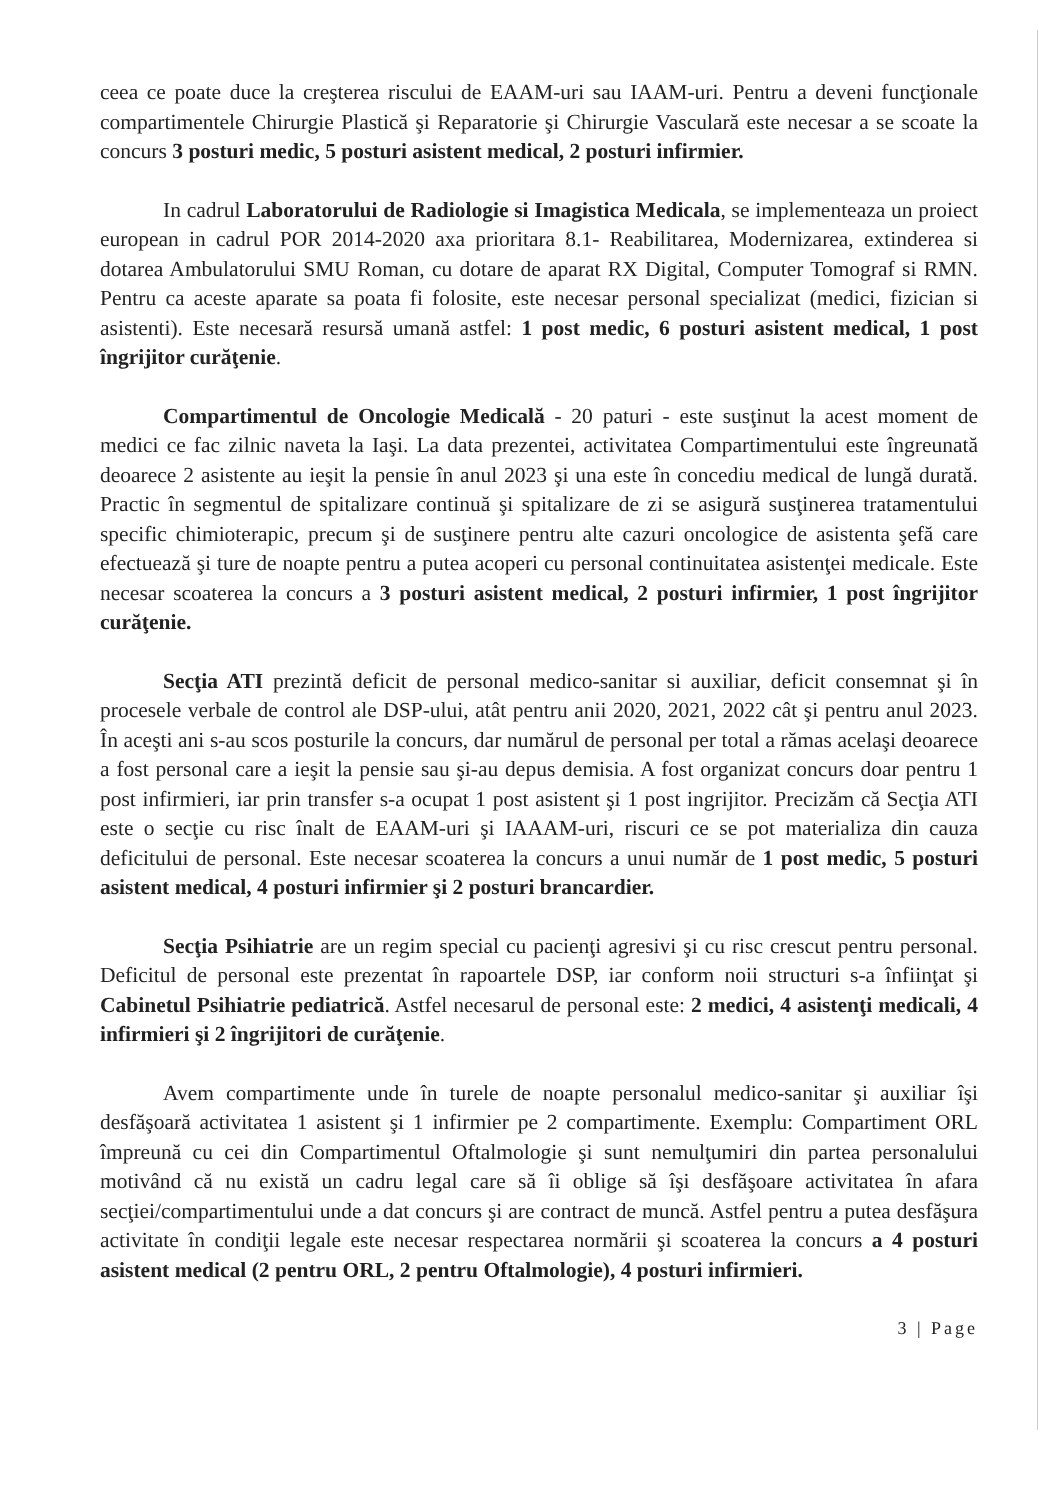ceea ce poate duce la creşterea riscului de EAAM-uri sau IAAM-uri. Pentru a deveni funcţionale compartimentele Chirurgie Plastică şi Reparatorie şi Chirurgie Vasculară este necesar a se scoate la concurs 3 posturi medic, 5 posturi asistent medical, 2 posturi infirmier.
In cadrul Laboratorului de Radiologie si Imagistica Medicala, se implementeaza un proiect european in cadrul POR 2014-2020 axa prioritara 8.1- Reabilitarea, Modernizarea, extinderea si dotarea Ambulatorului SMU Roman, cu dotare de aparat RX Digital, Computer Tomograf si RMN. Pentru ca aceste aparate sa poata fi folosite, este necesar personal specializat (medici, fizician si asistenti). Este necesară resursă umană astfel: 1 post medic, 6 posturi asistent medical, 1 post îngrijitor curăţenie.
Compartimentul de Oncologie Medicală - 20 paturi - este susţinut la acest moment de medici ce fac zilnic naveta la Iaşi. La data prezentei, activitatea Compartimentului este îngreunată deoarece 2 asistente au ieşit la pensie în anul 2023 şi una este în concediu medical de lungă durată. Practic în segmentul de spitalizare continuă şi spitalizare de zi se asigură susţinerea tratamentului specific chimioterapic, precum şi de susţinere pentru alte cazuri oncologice de asistenta şefă care efectuează şi ture de noapte pentru a putea acoperi cu personal continuitatea asistenţei medicale. Este necesar scoaterea la concurs a 3 posturi asistent medical, 2 posturi infirmier, 1 post îngrijitor curăţenie.
Secţia ATI prezintă deficit de personal medico-sanitar si auxiliar, deficit consemnat şi în procesele verbale de control ale DSP-ului, atât pentru anii 2020, 2021, 2022 cât şi pentru anul 2023. În aceşti ani s-au scos posturile la concurs, dar numărul de personal per total a rămas acelaşi deoarece a fost personal care a ieşit la pensie sau şi-au depus demisia. A fost organizat concurs doar pentru 1 post infirmieri, iar prin transfer s-a ocupat 1 post asistent şi 1 post ingrijitor. Precizăm că Secţia ATI este o secţie cu risc înalt de EAAM-uri şi IAAAM-uri, riscuri ce se pot materializa din cauza deficitului de personal. Este necesar scoaterea la concurs a unui număr de 1 post medic, 5 posturi asistent medical, 4 posturi infirmier şi 2 posturi brancardier.
Secţia Psihiatrie are un regim special cu pacienţi agresivi şi cu risc crescut pentru personal. Deficitul de personal este prezentat în rapoartele DSP, iar conform noii structuri s-a înfiinţat şi Cabinetul Psihiatrie pediatrică. Astfel necesarul de personal este: 2 medici, 4 asistenţi medicali, 4 infirmieri şi 2 îngrijitori de curăţenie.
Avem compartimente unde în turele de noapte personalul medico-sanitar şi auxiliar îşi desfăşoară activitatea 1 asistent şi 1 infirmier pe 2 compartimente. Exemplu: Compartiment ORL împreună cu cei din Compartimentul Oftalmologie şi sunt nemulţumiri din partea personalului motivând că nu există un cadru legal care să îi oblige să îşi desfăşoare activitatea în afara secţiei/compartimentului unde a dat concurs şi are contract de muncă. Astfel pentru a putea desfăşura activitate în condiţii legale este necesar respectarea normării şi scoaterea la concurs a 4 posturi asistent medical (2 pentru ORL, 2 pentru Oftalmologie), 4 posturi infirmieri.
3 | Page